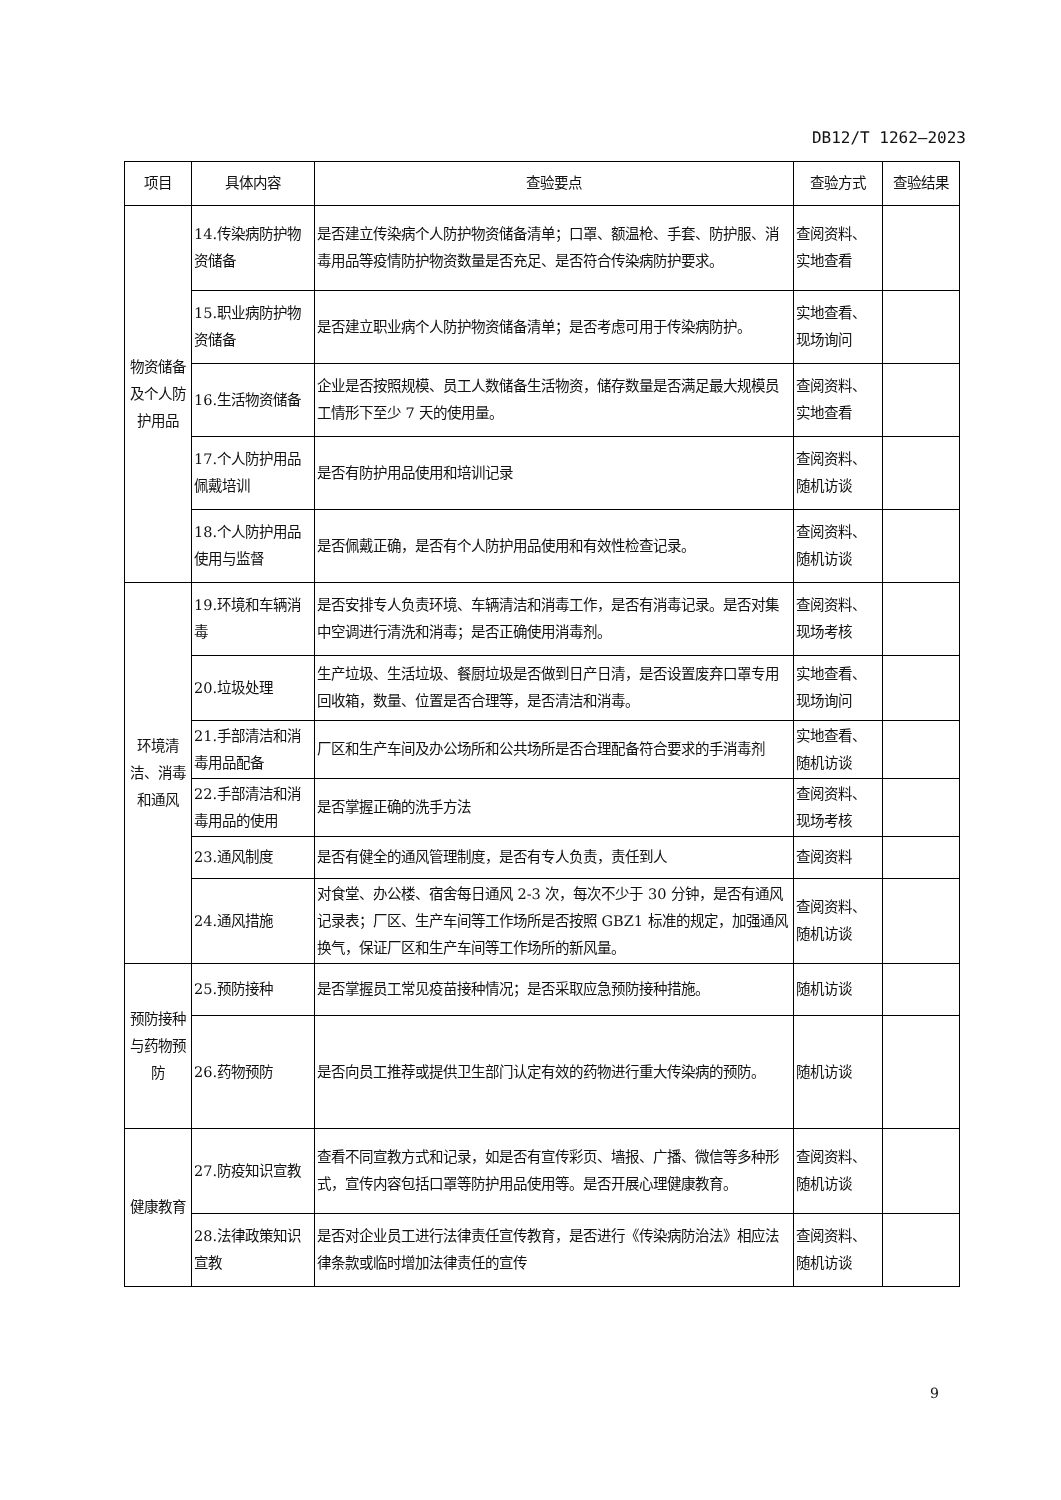DB12/T 1262—2023
| 项目 | 具体内容 | 查验要点 | 查验方式 | 查验结果 |
| --- | --- | --- | --- | --- |
| 物资储备及个人防护用品 | 14.传染病防护物资储备 | 是否建立传染病个人防护物资储备清单；口罩、额温枪、手套、防护服、消毒用品等疫情防护物资数量是否充足、是否符合传染病防护要求。 | 查阅资料、实地查看 | |
| | 15.职业病防护物资储备 | 是否建立职业病个人防护物资储备清单；是否考虑可用于传染病防护。 | 实地查看、现场询问 | |
| | 16.生活物资储备 | 企业是否按照规模、员工人数储备生活物资，储存数量是否满足最大规模员工情形下至少 7 天的使用量。 | 查阅资料、实地查看 | |
| | 17.个人防护用品佩戴培训 | 是否有防护用品使用和培训记录 | 查阅资料、随机访谈 | |
| | 18.个人防护用品使用与监督 | 是否佩戴正确，是否有个人防护用品使用和有效性检查记录。 | 查阅资料、随机访谈 | |
| 环境清洁、消毒和通风 | 19.环境和车辆消毒 | 是否安排专人负责环境、车辆清洁和消毒工作，是否有消毒记录。是否对集中空调进行清洗和消毒；是否正确使用消毒剂。 | 查阅资料、现场考核 | |
| | 20.垃圾处理 | 生产垃圾、生活垃圾、餐厨垃圾是否做到日产日清，是否设置废弃口罩专用回收箱，数量、位置是否合理等，是否清洁和消毒。 | 实地查看、现场询问 | |
| | 21.手部清洁和消毒用品配备 | 厂区和生产车间及办公场所和公共场所是否合理配备符合要求的手消毒剂 | 实地查看、随机访谈 | |
| | 22.手部清洁和消毒用品的使用 | 是否掌握正确的洗手方法 | 查阅资料、现场考核 | |
| | 23.通风制度 | 是否有健全的通风管理制度，是否有专人负责，责任到人 | 查阅资料 | |
| | 24.通风措施 | 对食堂、办公楼、宿舍每日通风 2-3 次，每次不少于 30 分钟，是否有通风记录表；厂区、生产车间等工作场所是否按照 GBZ1 标准的规定，加强通风换气，保证厂区和生产车间等工作场所的新风量。 | 查阅资料、随机访谈 | |
| 预防接种与药物预防 | 25.预防接种 | 是否掌握员工常见疫苗接种情况；是否采取应急预防接种措施。 | 随机访谈 | |
| | 26.药物预防 | 是否向员工推荐或提供卫生部门认定有效的药物进行重大传染病的预防。 | 随机访谈 | |
| 健康教育 | 27.防疫知识宣教 | 查看不同宣教方式和记录，如是否有宣传彩页、墙报、广播、微信等多种形式，宣传内容包括口罩等防护用品使用等。是否开展心理健康教育。 | 查阅资料、随机访谈 | |
| | 28.法律政策知识宣教 | 是否对企业员工进行法律责任宣传教育，是否进行《传染病防治法》相应法律条款或临时增加法律责任的宣传 | 查阅资料、随机访谈 | |
9